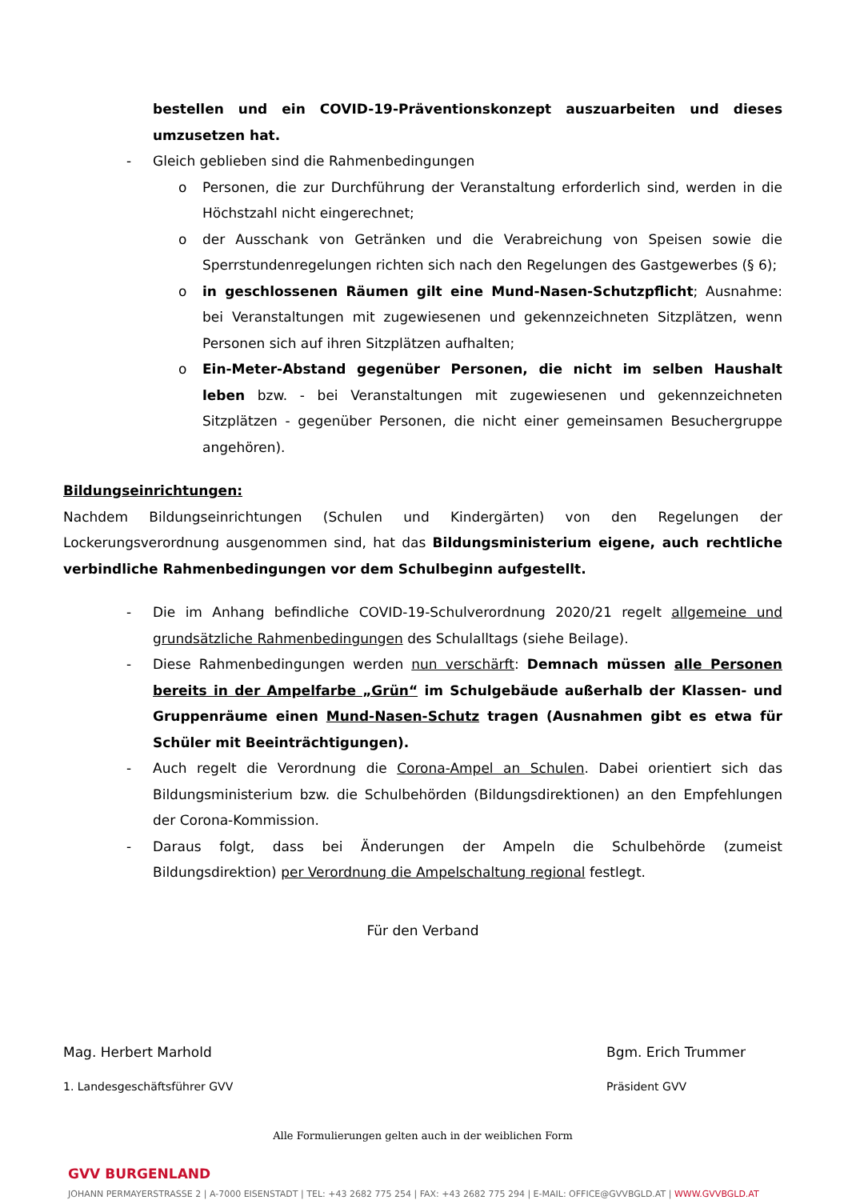bestellen und ein COVID-19-Präventionskonzept auszuarbeiten und dieses umzusetzen hat.
- Gleich geblieben sind die Rahmenbedingungen
o Personen, die zur Durchführung der Veranstaltung erforderlich sind, werden in die Höchstzahl nicht eingerechnet;
o der Ausschank von Getränken und die Verabreichung von Speisen sowie die Sperrstundenregelungen richten sich nach den Regelungen des Gastgewerbes (§ 6);
o in geschlossenen Räumen gilt eine Mund-Nasen-Schutzpflicht; Ausnahme: bei Veranstaltungen mit zugewiesenen und gekennzeichneten Sitzplätzen, wenn Personen sich auf ihren Sitzplätzen aufhalten;
o Ein-Meter-Abstand gegenüber Personen, die nicht im selben Haushalt leben bzw. - bei Veranstaltungen mit zugewiesenen und gekennzeichneten Sitzplätzen - gegenüber Personen, die nicht einer gemeinsamen Besuchergruppe angehören).
Bildungseinrichtungen:
Nachdem Bildungseinrichtungen (Schulen und Kindergärten) von den Regelungen der Lockerungsverordnung ausgenommen sind, hat das Bildungsministerium eigene, auch rechtliche verbindliche Rahmenbedingungen vor dem Schulbeginn aufgestellt.
- Die im Anhang befindliche COVID-19-Schulverordnung 2020/21 regelt allgemeine und grundsätzliche Rahmenbedingungen des Schulalltags (siehe Beilage).
- Diese Rahmenbedingungen werden nun verschärft: Demnach müssen alle Personen bereits in der Ampelfarbe „Grün“ im Schulgebäude außerhalb der Klassen- und Gruppenräume einen Mund-Nasen-Schutz tragen (Ausnahmen gibt es etwa für Schüler mit Beeinträchtigungen).
- Auch regelt die Verordnung die Corona-Ampel an Schulen. Dabei orientiert sich das Bildungsministerium bzw. die Schulbehörden (Bildungsdirektionen) an den Empfehlungen der Corona-Kommission.
- Daraus folgt, dass bei Änderungen der Ampeln die Schulbehörde (zumeist Bildungsdirektion) per Verordnung die Ampelschaltung regional festlegt.
Für den Verband
Mag. Herbert Marhold Bgm. Erich Trummer
1. Landesgeschäftsführer GVV Präsident GVV
Alle Formulierungen gelten auch in der weiblichen Form
GVV BURGENLAND
JOHANN PERMAYERSTRASSE 2 | A-7000 EISENSTADT | TEL: +43 2682 775 254 | FAX: +43 2682 775 294 | E-MAIL: OFFICE@GVVBGLD.AT | WWW.GVVBGLD.AT